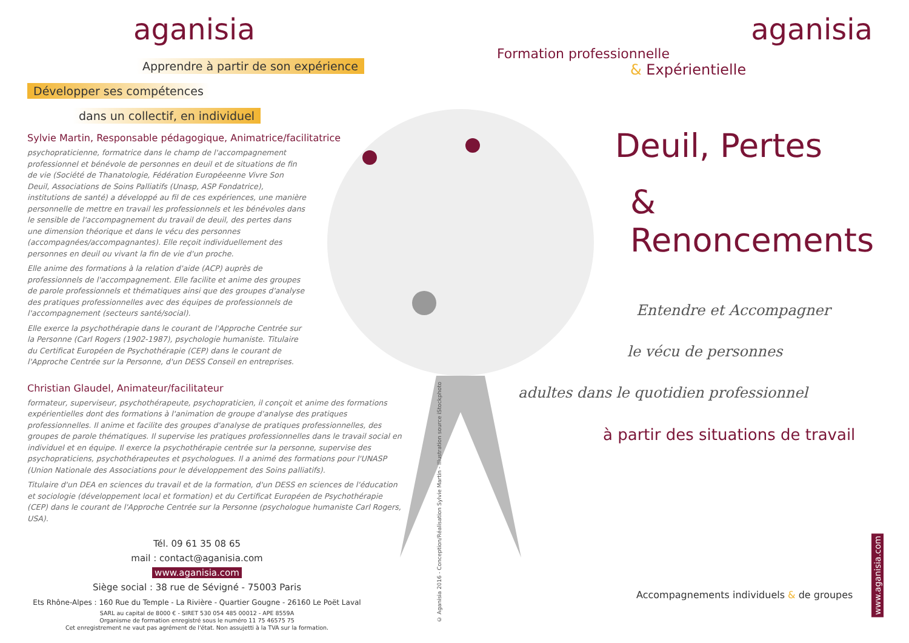aganisia
Apprendre à partir de son expérience
Développer ses compétences
dans un collectif, en individuel
Sylvie Martin, Responsable pédagogique, Animatrice/facilitatrice
psychopraticienne, formatrice dans le champ de l'accompagnement professionnel et bénévole de personnes en deuil et de situations de fin de vie (Société de Thanatologie, Fédération Européeenne Vivre Son Deuil, Associations de Soins Palliatifs (Unasp, ASP Fondatrice), institutions de santé) a développé au fil de ces expériences, une manière personnelle de mettre en travail les professionnels et les bénévoles dans le sensible de l'accompagnement du travail de deuil, des pertes dans une dimension théorique et dans le vécu des personnes (accompagnées/accompagnantes). Elle reçoit individuellement des personnes en deuil ou vivant la fin de vie d'un proche.
Elle anime des formations à la relation d'aide (ACP) auprès de professionnels de l'accompagnement. Elle facilite et anime des groupes de parole professionnels et thématiques ainsi que des groupes d'analyse des pratiques professionnelles avec des équipes de professionnels de l'accompagnement (secteurs santé/social).
Elle exerce la psychothérapie dans le courant de l'Approche Centrée sur la Personne (Carl Rogers (1902-1987), psychologie humaniste. Titulaire du Certificat Européen de Psychothérapie (CEP) dans le courant de l'Approche Centrée sur la Personne, d'un DESS Conseil en entreprises.
Christian Glaudel, Animateur/facilitateur
formateur, superviseur, psychothérapeute, psychopraticien, il conçoit et anime des formations expérientielles dont des formations à l'animation de groupe d'analyse des pratiques professionnelles. Il anime et facilite des groupes d'analyse de pratiques professionnelles, des groupes de parole thématiques. Il supervise les pratiques professionnelles dans le travail social en individuel et en équipe. Il exerce la psychothérapie centrée sur la personne, supervise des psychopraticiens, psychothérapeutes et psychologues. Il a animé des formations pour l'UNASP (Union Nationale des Associations pour le développement des Soins palliatifs).
Titulaire d'un DEA en sciences du travail et de la formation, d'un DESS en sciences de l'éducation et sociologie (développement local et formation) et du Certificat Européen de Psychothérapie (CEP) dans le courant de l'Approche Centrée sur la Personne (psychologue humaniste Carl Rogers, USA).
Tél. 09 61 35 08 65
mail : contact@aganisia.com
www.aganisia.com
Siège social : 38 rue de Sévigné - 75003 Paris
Ets Rhône-Alpes : 160 Rue du Temple - La Rivière - Quartier Gougne - 26160 Le Poët Laval
SARL au capital de 8000 € - SIRET 530 054 485 00012 - APE 8559A
Organisme de formation enregistré sous le numéro 11 75 46575 75
Cet enregistrement ne vaut pas agrément de l'état. Non assujetti à la TVA sur la formation.
© Aganisia 2016 - Conception/Réalisation Sylvie Martin - Illustration source iStockphoto
aganisia
Formation professionnelle
& Expérientielle
Deuil, Pertes
& Renoncements
Entendre et Accompagner
le vécu de personnes
adultes dans le quotidien professionnel
à partir des situations de travail
Accompagnements individuels & de groupes
www.aganisia.com